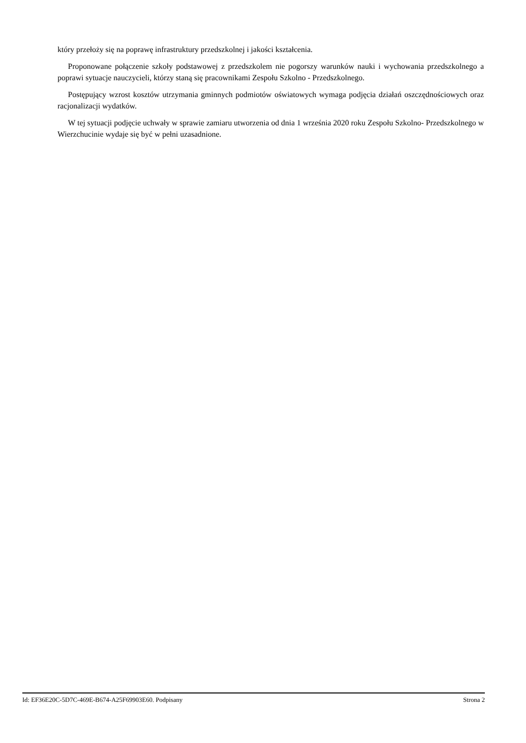który przełoży się na poprawę infrastruktury przedszkolnej i jakości kształcenia.
Proponowane połączenie szkoły podstawowej z przedszkolem nie pogorszy warunków nauki i wychowania przedszkolnego a poprawi sytuacje nauczycieli, którzy staną się pracownikami Zespołu Szkolno - Przedszkolnego.
Postępujący wzrost kosztów utrzymania gminnych podmiotów oświatowych wymaga podjęcia działań oszczędnościowych oraz racjonalizacji wydatków.
W tej sytuacji podjęcie uchwały w sprawie zamiaru utworzenia od dnia 1 września 2020 roku Zespołu Szkolno- Przedszkolnego w Wierzchucinie wydaje się być w pełni uzasadnione.
Id: EF36E20C-5D7C-469E-B674-A25F69903E60. Podpisany Strona 2